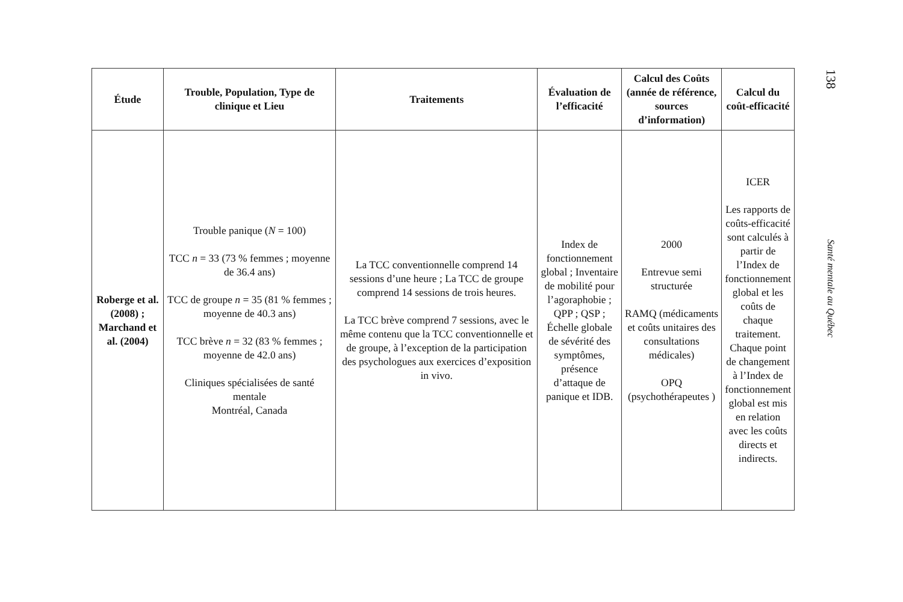| Étude | Trouble, Population, Type de clinique et Lieu | Traitements | Évaluation de l’efficacité | Calcul des Coûts (année de référence, sources d’information) | Calcul du coût-efficacité |
| --- | --- | --- | --- | --- | --- |
| Roberge et al. (2008) ; Marchand et al. (2004) | Trouble panique ( N = 100) TCC n = 33 (73 % femmes ; moyenne de 36.4 ans) TCC de groupe n = 35 (81 % femmes ; moyenne de 40.3 ans) TCC brève n = 32 (83 % femmes ; moyenne de 42.0 ans) Cliniques spécialisées de santé mentale Montréal, Canada | La TCC conventionnelle comprend 14 sessions d’une heure ; La TCC de groupe comprend 14 sessions de trois heures. La TCC brève comprend 7 sessions, avec le même contenu que la TCC conventionnelle et de groupe, à l’exception de la participation des psychologues aux exercices d’exposition in vivo. | Index de fonctionnement global ; Inventaire de mobilité pour l’agoraphobie ; QPP ; QSP ; Échelle globale de sévérité des symptômes, présence d’attaque de panique et IDB. | 2000 Entrevue semi structurée RAMQ (médicaments et coûts unitaires des consultations médicales) OPQ (psychothérapeutes ) | ICER Les rapports de coûts-efficacité sont calculés à partir de l’Index de fonctionnement global et les coûts de chaque traitement. Chaque point de changement à l’Index de fonctionnement global est mis en relation avec les coûts directs et indirects. |
138
Santé mentale au Québec